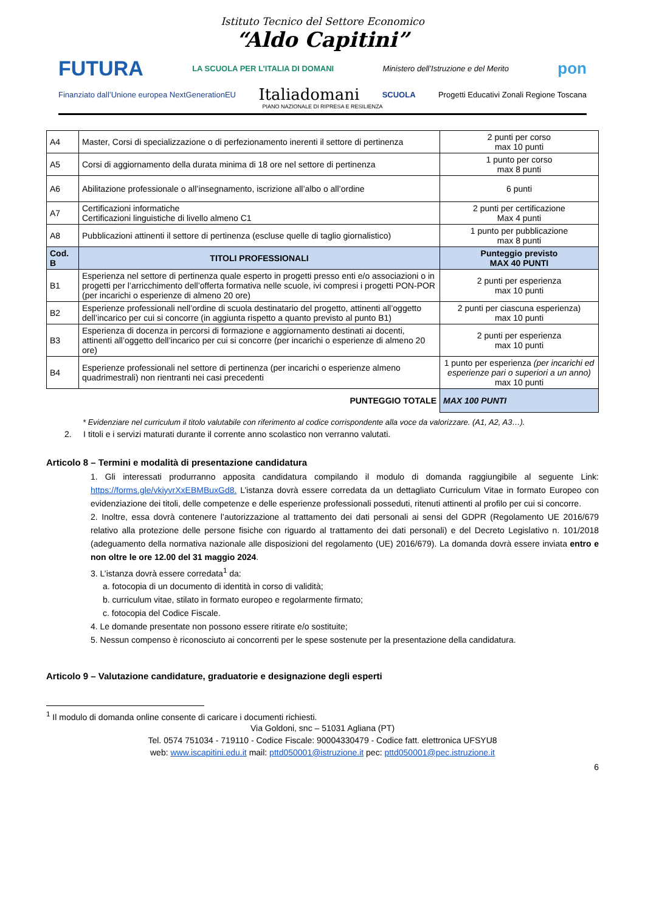Istituto Tecnico del Settore Economico
“Aldo Capitini”
FUTURA LA SCUOLA PER L’ITALIA DI DOMANI Ministero dell’Istruzione e del Merito pon
Finanziato dall’Unione europea NextGenerationEU Italiadomani SCUOLA Progetti Educativi Zonali Regione Toscana
PIANO NAZIONALE DI RIPRESA E RESILIENZA
| A4 | Master, Corsi di specializzazione o di perfezionamento inerenti il settore di pertinenza | 2 punti per corso max 10 punti |
| A5 | Corsi di aggiornamento della durata minima di 18 ore nel settore di pertinenza | 1 punto per corso max 8 punti |
| A6 | Abilitazione professionale o all’insegnamento, iscrizione all’albo o all’ordine | 6 punti |
| A7 | Certificazioni informatiche Certificazioni linguistiche di livello almeno C1 | 2 punti per certificazione Max 4 punti |
| A8 | Pubblicazioni attinenti il settore di pertinenza (escluse quelle di taglio giornalistico) | 1 punto per pubblicazione max 8 punti |
| Cod. B | TITOLI PROFESSIONALI | Punteggio previsto MAX 40 PUNTI |
| B1 | Esperienza nel settore di pertinenza quale esperto in progetti presso enti e/o associazioni o in progetti per l’arricchimento dell’offerta formativa nelle scuole, ivi compresi i progetti PON-POR (per incarichi o esperienze di almeno 20 ore) | 2 punti per esperienza max 10 punti |
| B2 | Esperienze professionali nell’ordine di scuola destinatario del progetto, attinenti all’oggetto dell’incarico per cui si concorre (in aggiunta rispetto a quanto previsto al punto B1) | 2 punti per ciascuna esperienza) max 10 punti |
| B3 | Esperienza di docenza in percorsi di formazione e aggiornamento destinati ai docenti, attinenti all’oggetto dell’incarico per cui si concorre (per incarichi o esperienze di almeno 20 ore) | 2 punti per esperienza max 10 punti |
| B4 | Esperienze professionali nel settore di pertinenza (per incarichi o esperienze almeno quadrimestrali) non rientranti nei casi precedenti | 1 punto per esperienza (per incarichi ed esperienze pari o superiori a un anno) max 10 punti |
| PUNTEGGIO TOTALE | | MAX 100 PUNTI |
* Evidenziare nel curriculum il titolo valutabile con riferimento al codice corrispondente alla voce da valorizzare. (A1, A2, A3…).
2. I titoli e i servizi maturati durante il corrente anno scolastico non verranno valutati.
Articolo 8 – Termini e modalità di presentazione candidatura
1. Gli interessati produrranno apposita candidatura compilando il modulo di domanda raggiungibile al seguente Link: https://forms.gle/vkiyvrXxEBMBuxGd8. L’istanza dovrà essere corredata da un dettagliato Curriculum Vitae in formato Europeo con evidenziazione dei titoli, delle competenze e delle esperienze professionali posseduti, ritenuti attinenti al profilo per cui si concorre.
2. Inoltre, essa dovrà contenere l’autorizzazione al trattamento dei dati personali ai sensi del GDPR (Regolamento UE 2016/679 relativo alla protezione delle persone fisiche con riguardo al trattamento dei dati personali) e del Decreto Legislativo n. 101/2018 (adeguamento della normativa nazionale alle disposizioni del regolamento (UE) 2016/679). La domanda dovrà essere inviata entro e non oltre le ore 12.00 del 31 maggio 2024.
3. L’istanza dovrà essere corredata<sup>1</sup> da:
a. fotocopia di un documento di identità in corso di validità;
b. curriculum vitae, stilato in formato europeo e regolarmente firmato;
c. fotocopia del Codice Fiscale.
4. Le domande presentate non possono essere ritirate e/o sostituite;
5. Nessun compenso è riconosciuto ai concorrenti per le spese sostenute per la presentazione della candidatura.
Articolo 9 – Valutazione candidature, graduatorie e designazione degli esperti
<sup>1</sup> Il modulo di domanda online consente di caricare i documenti richiesti.
Via Goldoni, snc – 51031 Agliana (PT)
Tel. 0574 751034 - 719110 - Codice Fiscale: 90004330479 - Codice fatt. elettronica UFSYU8
web: www.iscapitini.edu.it mail: pttd050001@istruzione.it pec: pttd050001@pec.istruzione.it
6